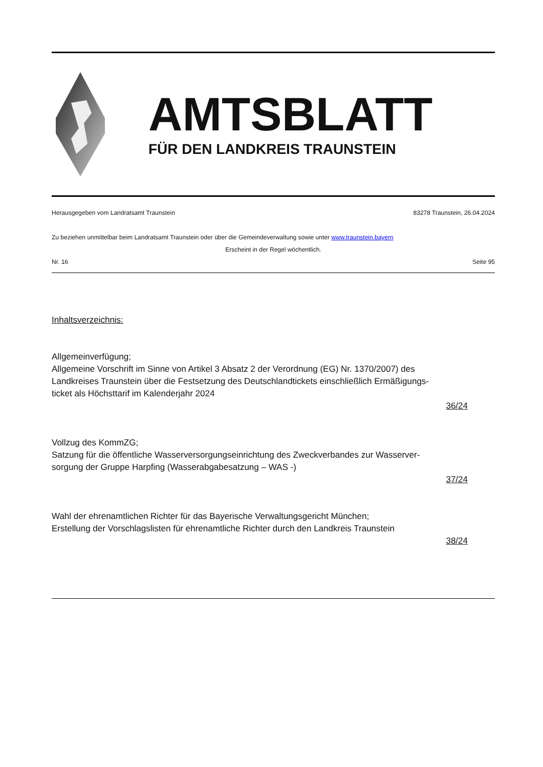AMTSBLATT
FÜR DEN LANDKREIS TRAUNSTEIN
Herausgegeben vom Landratsamt Traunstein 83278 Traunstein, 26.04.2024
Zu beziehen unmittelbar beim Landratsamt Traunstein oder über die Gemeindeverwaltung sowie unter www.traunstein.bayern
Erscheint in der Regel wöchentlich.
Nr. 16 Seite 95
Inhaltsverzeichnis:
Allgemeinverfügung;
Allgemeine Vorschrift im Sinne von Artikel 3 Absatz 2 der Verordnung (EG) Nr. 1370/2007) des
Landkreises Traunstein über die Festsetzung des Deutschlandtickets einschließlich Ermäßigungs-
ticket als Höchsttarif im Kalenderjahr 2024
36/24
Vollzug des KommZG;
Satzung für die öffentliche Wasserversorgungseinrichtung des Zweckverbandes zur Wasserver-
sorgung der Gruppe Harpfing (Wasserabgabesatzung – WAS -)
37/24
Wahl der ehrenamtlichen Richter für das Bayerische Verwaltungsgericht München;
Erstellung der Vorschlagslisten für ehrenamtliche Richter durch den Landkreis Traunstein
38/24